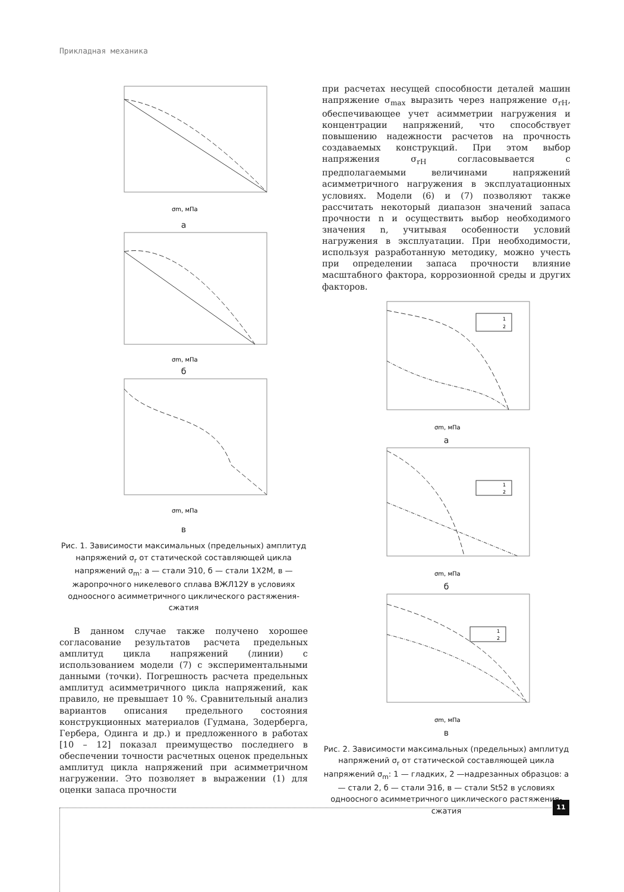Прикладная механика
σm, мПа
а
σm, мПа
б
σm, мПа
в
Рис. 1. Зависимости максимальных (предельных) амплитуд напряжений σ<sub>r</sub> от статической составляющей цикла напряжений σ<sub>m</sub>: а — стали Э10, б — стали 1Х2М, в — жаропрочного никелевого сплава ВЖЛ12У в условиях одноосного асимметричного циклического растяжения-сжатия
В данном случае также получено хорошее согласование результатов расчета предельных амплитуд цикла напряжений (линии) с использованием модели (7) с экспериментальными данными (точки). Погрешность расчета предельных амплитуд асимметричного цикла напряжений, как правило, не превышает 10 %. Сравнительный анализ вариантов описания предельного состояния конструкционных материалов (Гудмана, Зодерберга, Гербера, Одинга и др.) и предложенного в работах [10 – 12] показал преимущество последнего в обеспечении точности расчетных оценок предельных амплитуд цикла напряжений при асимметричном нагружении. Это позволяет в выражении (1) для оценки запаса прочности
при расчетах несущей способности деталей машин напряжение σ<sub>max</sub> выразить через напряжение σ<sub>rH</sub>, обеспечивающее учет асимметрии нагружения и концентрации напряжений, что способствует повышению надежности расчетов на прочность создаваемых конструкций. При этом выбор напряжения σ<sub>rH</sub> согласовывается с предполагаемыми величинами напряжений асимметричного нагружения в эксплуатационных условиях. Модели (6) и (7) позволяют также рассчитать некоторый диапазон значений запаса прочности n и осуществить выбор необходимого значения n, учитывая особенности условий нагружения в эксплуатации. При необходимости, используя разработанную методику, можно учесть при определении запаса прочности влияние масштабного фактора, коррозионной среды и других факторов.
1
2
σm, мПа
а
1
2
σm, мПа
б
1
2
σm, мПа
в
Рис. 2. Зависимости максимальных (предельных) амплитуд напряжений σ<sub>r</sub> от статической составляющей цикла напряжений σ<sub>m</sub>: 1 — гладких, 2 —надрезанных образцов: а — стали 2, б — стали Э16, в — стали St52 в условиях одноосного асимметричного циклического растяжения-сжатия
11